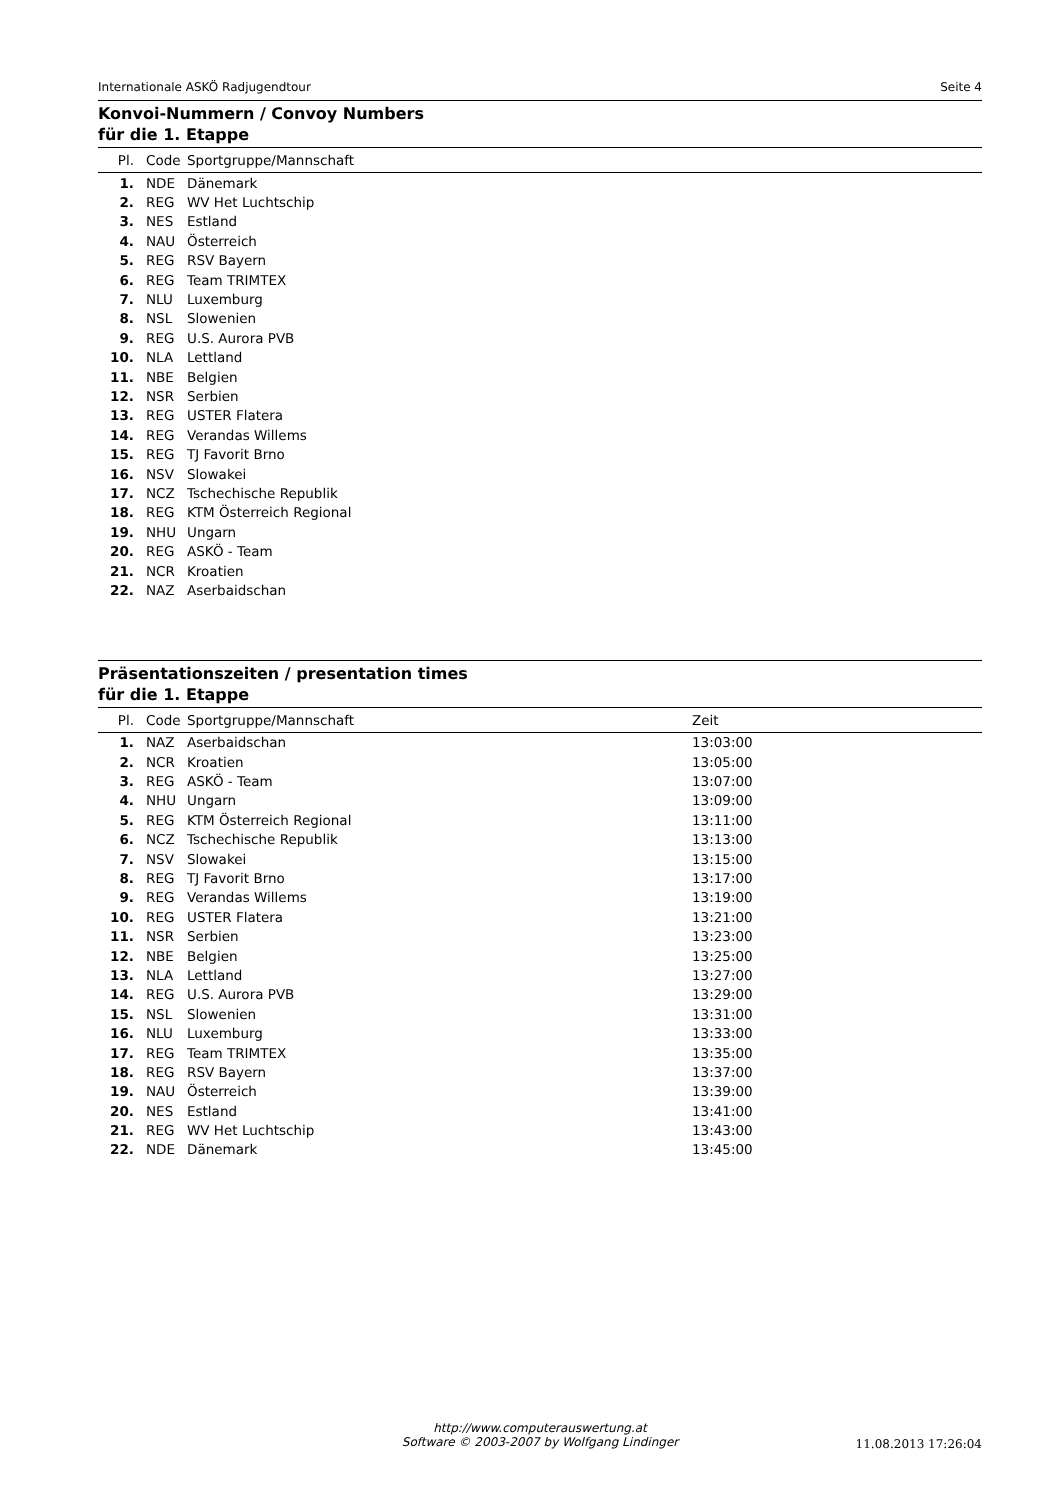Internationale ASKÖ Radjugendtour Seite 4
Konvoi-Nummern / Convoy Numbers
für die 1. Etappe
| Pl. | Code | Sportgruppe/Mannschaft |
| --- | --- | --- |
| 1. | NDE | Dänemark |
| 2. | REG | WV Het Luchtschip |
| 3. | NES | Estland |
| 4. | NAU | Österreich |
| 5. | REG | RSV Bayern |
| 6. | REG | Team TRIMTEX |
| 7. | NLU | Luxemburg |
| 8. | NSL | Slowenien |
| 9. | REG | U.S. Aurora PVB |
| 10. | NLA | Lettland |
| 11. | NBE | Belgien |
| 12. | NSR | Serbien |
| 13. | REG | USTER Flatera |
| 14. | REG | Verandas Willems |
| 15. | REG | TJ Favorit Brno |
| 16. | NSV | Slowakei |
| 17. | NCZ | Tschechische Republik |
| 18. | REG | KTM Österreich Regional |
| 19. | NHU | Ungarn |
| 20. | REG | ASKÖ - Team |
| 21. | NCR | Kroatien |
| 22. | NAZ | Aserbaidschan |
Präsentationszeiten / presentation times
für die 1. Etappe
| Pl. | Code | Sportgruppe/Mannschaft | Zeit |
| --- | --- | --- | --- |
| 1. | NAZ | Aserbaidschan | 13:03:00 |
| 2. | NCR | Kroatien | 13:05:00 |
| 3. | REG | ASKÖ - Team | 13:07:00 |
| 4. | NHU | Ungarn | 13:09:00 |
| 5. | REG | KTM Österreich Regional | 13:11:00 |
| 6. | NCZ | Tschechische Republik | 13:13:00 |
| 7. | NSV | Slowakei | 13:15:00 |
| 8. | REG | TJ Favorit Brno | 13:17:00 |
| 9. | REG | Verandas Willems | 13:19:00 |
| 10. | REG | USTER Flatera | 13:21:00 |
| 11. | NSR | Serbien | 13:23:00 |
| 12. | NBE | Belgien | 13:25:00 |
| 13. | NLA | Lettland | 13:27:00 |
| 14. | REG | U.S. Aurora PVB | 13:29:00 |
| 15. | NSL | Slowenien | 13:31:00 |
| 16. | NLU | Luxemburg | 13:33:00 |
| 17. | REG | Team TRIMTEX | 13:35:00 |
| 18. | REG | RSV Bayern | 13:37:00 |
| 19. | NAU | Österreich | 13:39:00 |
| 20. | NES | Estland | 13:41:00 |
| 21. | REG | WV Het Luchtschip | 13:43:00 |
| 22. | NDE | Dänemark | 13:45:00 |
http://www.computerauswertung.at
Software © 2003-2007 by Wolfgang Lindinger
11.08.2013 17:26:04